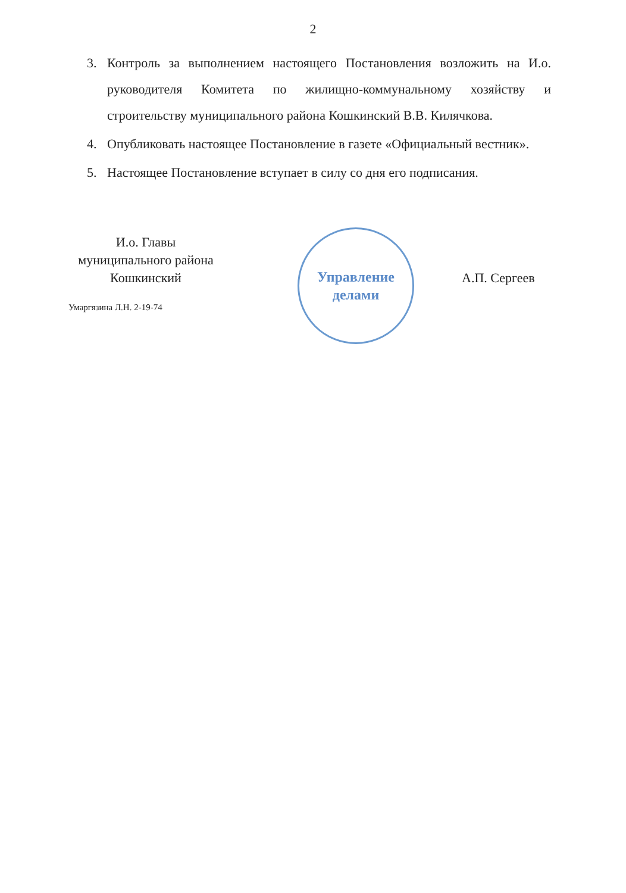2
3. Контроль за выполнением настоящего Постановления возложить на И.о. руководителя Комитета по жилищно-коммунальному хозяйству и строительству муниципального района Кошкинский В.В. Килячкова.
4. Опубликовать настоящее Постановление в газете «Официальный вестник».
5. Настоящее Постановление вступает в силу со дня его подписания.
И.о. Главы
муниципального района
Кошкинский
Управление
делами
А.П. Сергеев
Умаргязина Л.Н. 2-19-74